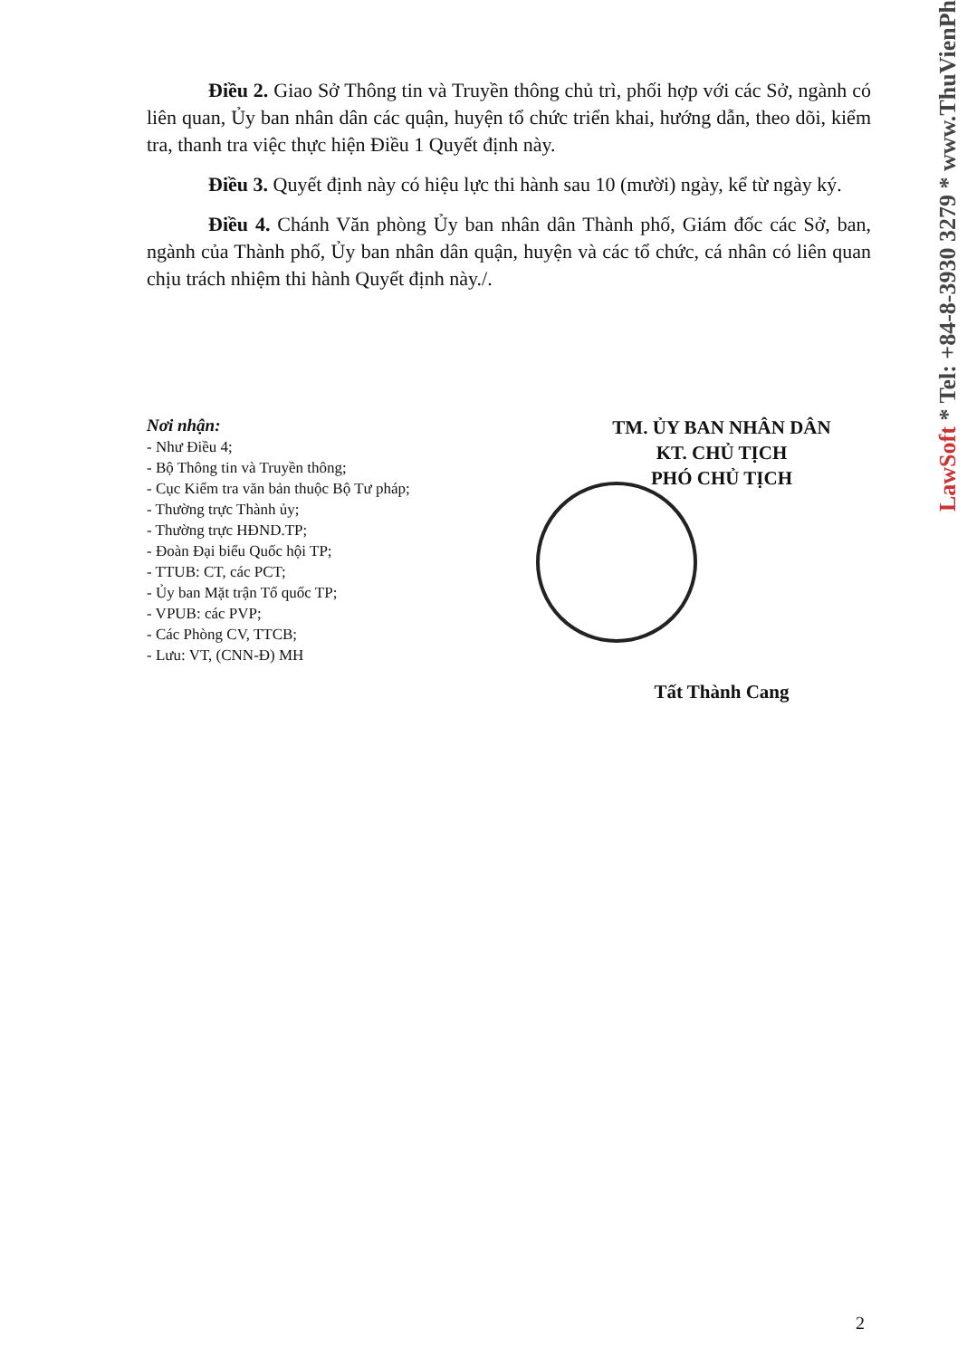Điều 2. Giao Sở Thông tin và Truyền thông chủ trì, phối hợp với các Sở, ngành có liên quan, Ủy ban nhân dân các quận, huyện tổ chức triển khai, hướng dẫn, theo dõi, kiểm tra, thanh tra việc thực hiện Điều 1 Quyết định này.
Điều 3. Quyết định này có hiệu lực thi hành sau 10 (mười) ngày, kể từ ngày ký.
Điều 4. Chánh Văn phòng Ủy ban nhân dân Thành phố, Giám đốc các Sở, ban, ngành của Thành phố, Ủy ban nhân dân quận, huyện và các tổ chức, cá nhân có liên quan chịu trách nhiệm thi hành Quyết định này./.
Nơi nhận:
- Như Điều 4;
- Bộ Thông tin và Truyền thông;
- Cục Kiểm tra văn bản thuộc Bộ Tư pháp;
- Thường trực Thành ủy;
- Thường trực HĐND.TP;
- Đoàn Đại biểu Quốc hội TP;
- TTUB: CT, các PCT;
- Ủy ban Mặt trận Tổ quốc TP;
- VPUB: các PVP;
- Các Phòng CV, TTCB;
- Lưu: VT, (CNN-Đ) MH
TM. ỦY BAN NHÂN DÂN
KT. CHỦ TỊCH
PHÓ CHỦ TỊCH
Tất Thành Cang
LawSoft * Tel: +84-8-3930 3279 * www.ThuVienPh
2